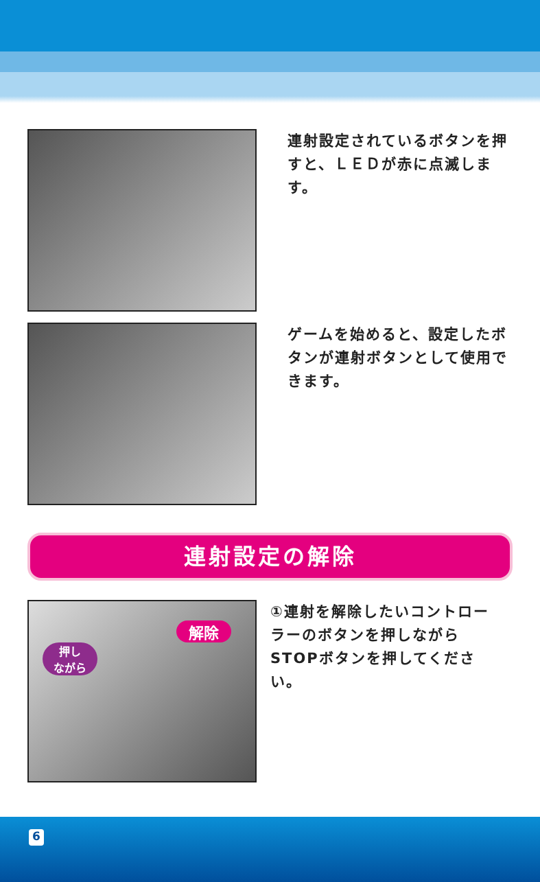連射設定されているボタンを押すと、ＬＥＤが赤に点滅します。
ゲームを始めると、設定したボタンが連射ボタンとして使用できます。
連射設定の解除
押し
ながら
解除
①連射を解除したいコントローラーのボタンを押しながらSTOPボタンを押してください。
6